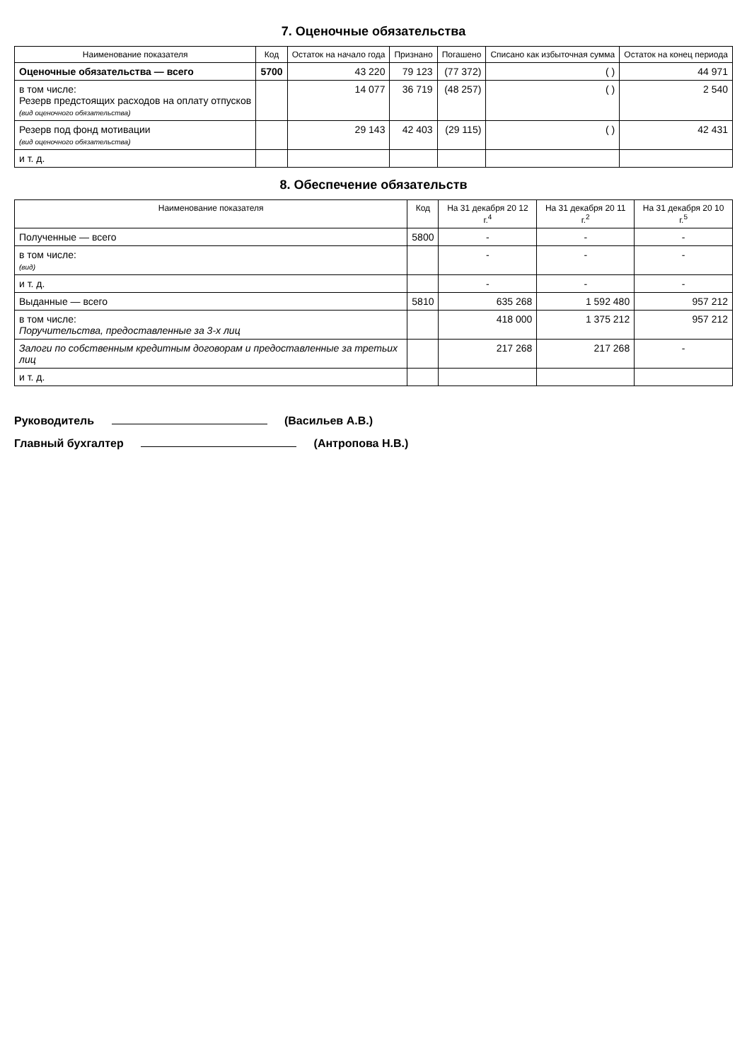7. Оценочные обязательства
| Наименование показателя | Код | Остаток на начало года | Признано | Погашено | Списано как избыточная сумма | Остаток на конец периода |
| --- | --- | --- | --- | --- | --- | --- |
| Оценочные обязательства — всего | 5700 | 43 220 | 79 123 | (77 372) | ( ) | 44 971 |
| в том числе: Резерв предстоящих расходов на оплату отпусков (вид оценочного обязательства) | | 14 077 | 36 719 | (48 257) | ( ) | 2 540 |
| Резерв под фонд мотивации (вид оценочного обязательства) | | 29 143 | 42 403 | (29 115) | ( ) | 42 431 |
| и т. д. | | | | | | |
8. Обеспечение обязательств
| Наименование показателя | Код | На 31 декабря 20 12 г.<sup>4</sup> | На 31 декабря 20 11 г.<sup>2</sup> | На 31 декабря 20 10 г.<sup>5</sup> |
| --- | --- | --- | --- | --- |
| Полученные — всего | 5800 | - | - | - |
| в том числе: (вид) | | - | - | - |
| и т. д. | | - | - | - |
| Выданные — всего | 5810 | 635 268 | 1 592 480 | 957 212 |
| в том числе: Поручительства, предоставленные за 3-х лиц | | 418 000 | 1 375 212 | 957 212 |
| Залоги по собственным кредитным договорам и предоставленные за третьих лиц | | 217 268 | 217 268 | - |
| и т. д. | | | | |
Руководитель (Васильев А.В.)
Главный бухгалтер (Антропова Н.В.)